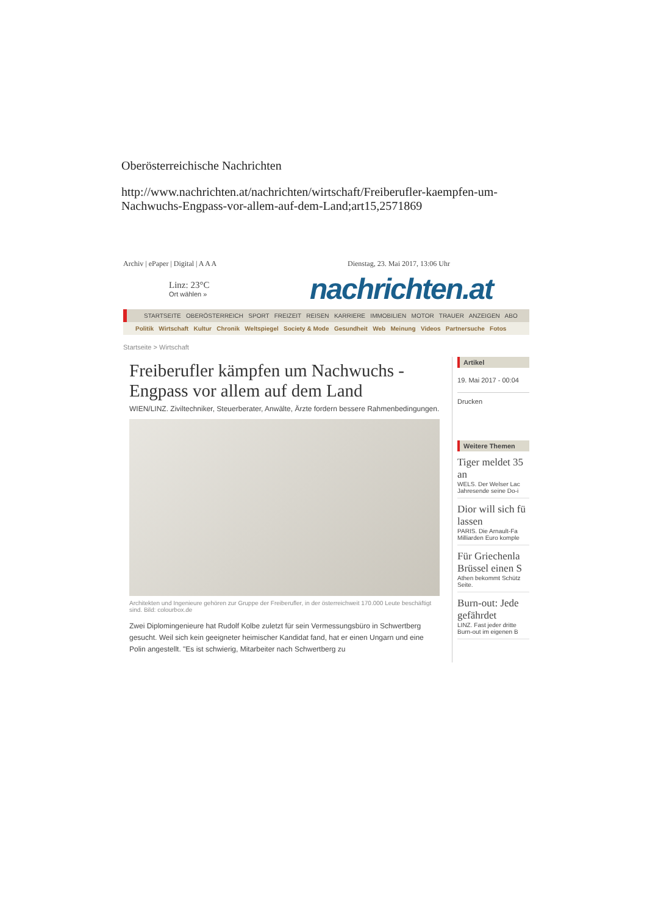Oberösterreichische Nachrichten
http://www.nachrichten.at/nachrichten/wirtschaft/Freiberufler-kaempfen-um-Nachwuchs-Engpass-vor-allem-auf-dem-Land;art15,2571869
Archiv | ePaper | Digital | A A A Dienstag, 23. Mai 2017, 13:06 Uhr
Linz: 23°C
Ort wählen »
nachrichten.at
STARTSEITE OBERÖSTERREICH SPORT FREIZEIT REISEN KARRIERE IMMOBILIEN MOTOR TRAUER ANZEIGEN ABO
Politik Wirtschaft Kultur Chronik Weltspiegel Society & Mode Gesundheit Web Meinung Videos Partnersuche Fotos
Startseite > Wirtschaft
Freiberufler kämpfen um Nachwuchs - Engpass vor allem auf dem Land
WIEN/LINZ. Ziviltechniker, Steuerberater, Anwälte, Ärzte fordern bessere Rahmenbedingungen.
Architekten und Ingenieure gehören zur Gruppe der Freiberufler, in der österreichweit 170.000 Leute beschäftigt sind. Bild: colourbox.de
Zwei Diplomingenieure hat Rudolf Kolbe zuletzt für sein Vermessungsbüro in Schwertberg gesucht. Weil sich kein geeigneter heimischer Kandidat fand, hat er einen Ungarn und eine Polin angestellt. "Es ist schwierig, Mitarbeiter nach Schwertberg zu
Artikel
19. Mai 2017 - 00:04
Drucken
Weitere Themen
Tiger meldet 35
an
WELS. Der Welser Lac
Jahresende seine Do-i
Dior will sich fü
lassen
PARIS. Die Arnault-Fa
Milliarden Euro komple
Für Griechenla
Brüssel einen S
Athen bekommt Schütz
Seite.
Burn-out: Jede
gefährdet
LINZ. Fast jeder dritte
Burn-out im eigenen B